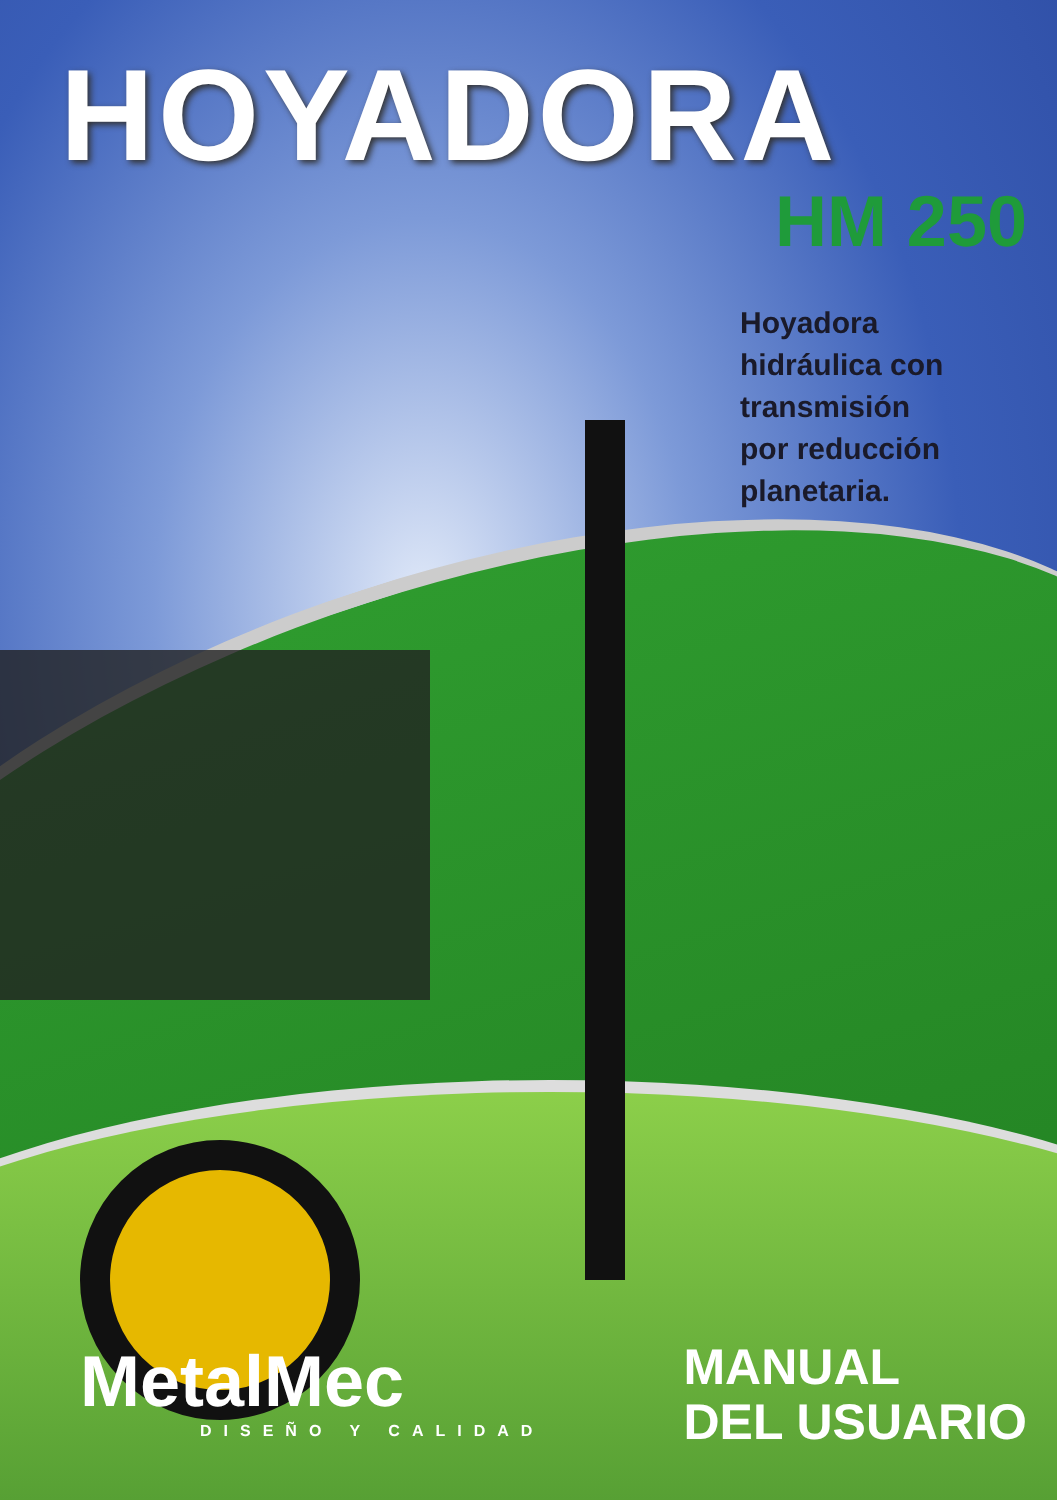HOYADORA
HM 250
Hoyadora
hidráulica con
transmisión
por reducción
planetaria.
MetalMec
DISEÑO Y CALIDAD
MANUAL
DEL USUARIO